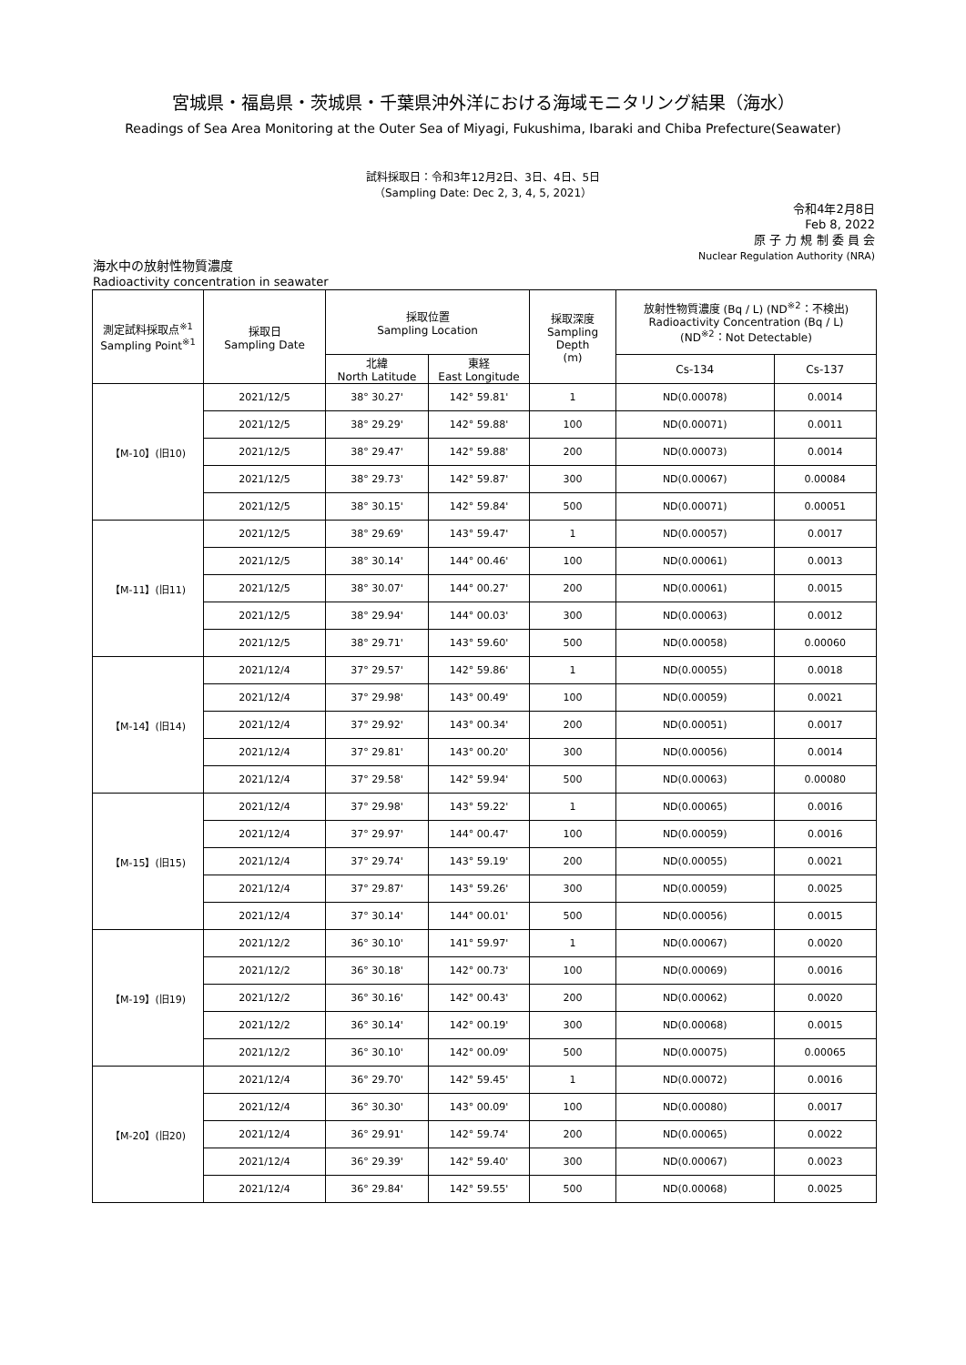宮城県・福島県・茨城県・千葉県沖外洋における海域モニタリング結果（海水）
Readings of Sea Area Monitoring at the Outer Sea of Miyagi, Fukushima, Ibaraki and Chiba Prefecture(Seawater)
試料採取日：令和3年12月2日、3日、4日、5日
（Sampling Date: Dec 2, 3, 4, 5, 2021）
令和4年2月8日
Feb 8, 2022
原 子 力 規 制 委 員 会
Nuclear Regulation Authority (NRA)
海水中の放射性物質濃度
Radioactivity concentration in seawater
| 測定試料採取点<sup>※1</sup> Sampling Point<sup>※1</sup> | 採取日 Sampling Date | 採取位置 Sampling Location | | 採取深度 Sampling Depth (m) | 放射性物質濃度 (Bq / L) (ND<sup>※2</sup>：不検出) Radioactivity Concentration (Bq / L) (ND<sup>※2</sup>：Not Detectable) | |
| --- | --- | --- | --- | --- | --- | --- |
| | | 北緯 North Latitude | 東経 East Longitude | | Cs-134 | Cs-137 |
| 【M-10】(旧10) | 2021/12/5 | 38° 30.27' | 142° 59.81' | 1 | ND(0.00078) | 0.0014 |
| | 2021/12/5 | 38° 29.29' | 142° 59.88' | 100 | ND(0.00071) | 0.0011 |
| | 2021/12/5 | 38° 29.47' | 142° 59.88' | 200 | ND(0.00073) | 0.0014 |
| | 2021/12/5 | 38° 29.73' | 142° 59.87' | 300 | ND(0.00067) | 0.00084 |
| | 2021/12/5 | 38° 30.15' | 142° 59.84' | 500 | ND(0.00071) | 0.00051 |
| 【M-11】(旧11) | 2021/12/5 | 38° 29.69' | 143° 59.47' | 1 | ND(0.00057) | 0.0017 |
| | 2021/12/5 | 38° 30.14' | 144° 00.46' | 100 | ND(0.00061) | 0.0013 |
| | 2021/12/5 | 38° 30.07' | 144° 00.27' | 200 | ND(0.00061) | 0.0015 |
| | 2021/12/5 | 38° 29.94' | 144° 00.03' | 300 | ND(0.00063) | 0.0012 |
| | 2021/12/5 | 38° 29.71' | 143° 59.60' | 500 | ND(0.00058) | 0.00060 |
| 【M-14】(旧14) | 2021/12/4 | 37° 29.57' | 142° 59.86' | 1 | ND(0.00055) | 0.0018 |
| | 2021/12/4 | 37° 29.98' | 143° 00.49' | 100 | ND(0.00059) | 0.0021 |
| | 2021/12/4 | 37° 29.92' | 143° 00.34' | 200 | ND(0.00051) | 0.0017 |
| | 2021/12/4 | 37° 29.81' | 143° 00.20' | 300 | ND(0.00056) | 0.0014 |
| | 2021/12/4 | 37° 29.58' | 142° 59.94' | 500 | ND(0.00063) | 0.00080 |
| 【M-15】(旧15) | 2021/12/4 | 37° 29.98' | 143° 59.22' | 1 | ND(0.00065) | 0.0016 |
| | 2021/12/4 | 37° 29.97' | 144° 00.47' | 100 | ND(0.00059) | 0.0016 |
| | 2021/12/4 | 37° 29.74' | 143° 59.19' | 200 | ND(0.00055) | 0.0021 |
| | 2021/12/4 | 37° 29.87' | 143° 59.26' | 300 | ND(0.00059) | 0.0025 |
| | 2021/12/4 | 37° 30.14' | 144° 00.01' | 500 | ND(0.00056) | 0.0015 |
| 【M-19】(旧19) | 2021/12/2 | 36° 30.10' | 141° 59.97' | 1 | ND(0.00067) | 0.0020 |
| | 2021/12/2 | 36° 30.18' | 142° 00.73' | 100 | ND(0.00069) | 0.0016 |
| | 2021/12/2 | 36° 30.16' | 142° 00.43' | 200 | ND(0.00062) | 0.0020 |
| | 2021/12/2 | 36° 30.14' | 142° 00.19' | 300 | ND(0.00068) | 0.0015 |
| | 2021/12/2 | 36° 30.10' | 142° 00.09' | 500 | ND(0.00075) | 0.00065 |
| 【M-20】(旧20) | 2021/12/4 | 36° 29.70' | 142° 59.45' | 1 | ND(0.00072) | 0.0016 |
| | 2021/12/4 | 36° 30.30' | 143° 00.09' | 100 | ND(0.00080) | 0.0017 |
| | 2021/12/4 | 36° 29.91' | 142° 59.74' | 200 | ND(0.00065) | 0.0022 |
| | 2021/12/4 | 36° 29.39' | 142° 59.40' | 300 | ND(0.00067) | 0.0023 |
| | 2021/12/4 | 36° 29.84' | 142° 59.55' | 500 | ND(0.00068) | 0.0025 |